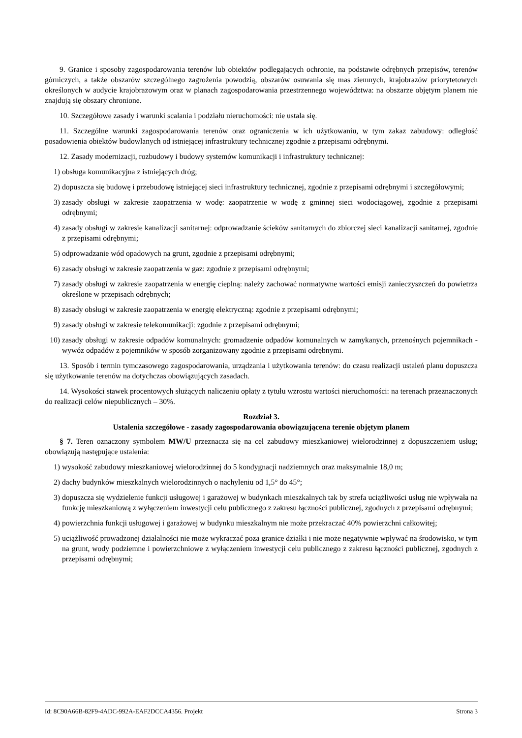9. Granice i sposoby zagospodarowania terenów lub obiektów podlegających ochronie, na podstawie odrębnych przepisów, terenów górniczych, a także obszarów szczególnego zagrożenia powodzią, obszarów osuwania się mas ziemnych, krajobrazów priorytetowych określonych w audycie krajobrazowym oraz w planach zagospodarowania przestrzennego województwa: na obszarze objętym planem nie znajdują się obszary chronione.
10. Szczegółowe zasady i warunki scalania i podziału nieruchomości: nie ustala się.
11. Szczególne warunki zagospodarowania terenów oraz ograniczenia w ich użytkowaniu, w tym zakaz zabudowy: odległość posadowienia obiektów budowlanych od istniejącej infrastruktury technicznej zgodnie z przepisami odrębnymi.
12. Zasady modernizacji, rozbudowy i budowy systemów komunikacji i infrastruktury technicznej:
1) obsługa komunikacyjna z istniejących dróg;
2) dopuszcza się budowę i przebudowę istniejącej sieci infrastruktury technicznej, zgodnie z przepisami odrębnymi i szczegółowymi;
3) zasady obsługi w zakresie zaopatrzenia w wodę: zaopatrzenie w wodę z gminnej sieci wodociągowej, zgodnie z przepisami odrębnymi;
4) zasady obsługi w zakresie kanalizacji sanitarnej: odprowadzanie ścieków sanitarnych do zbiorczej sieci kanalizacji sanitarnej, zgodnie z przepisami odrębnymi;
5) odprowadzanie wód opadowych na grunt, zgodnie z przepisami odrębnymi;
6) zasady obsługi w zakresie zaopatrzenia w gaz: zgodnie z przepisami odrębnymi;
7) zasady obsługi w zakresie zaopatrzenia w energię cieplną: należy zachować normatywne wartości emisji zanieczyszczeń do powietrza określone w przepisach odrębnych;
8) zasady obsługi w zakresie zaopatrzenia w energię elektryczną: zgodnie z przepisami odrębnymi;
9) zasady obsługi w zakresie telekomunikacji: zgodnie z przepisami odrębnymi;
10) zasady obsługi w zakresie odpadów komunalnych: gromadzenie odpadów komunalnych w zamykanych, przenośnych pojemnikach - wywóz odpadów z pojemników w sposób zorganizowany zgodnie z przepisami odrębnymi.
13. Sposób i termin tymczasowego zagospodarowania, urządzania i użytkowania terenów: do czasu realizacji ustaleń planu dopuszcza się użytkowanie terenów na dotychczas obowiązujących zasadach.
14. Wysokości stawek procentowych służących naliczeniu opłaty z tytułu wzrostu wartości nieruchomości: na terenach przeznaczonych do realizacji celów niepublicznych – 30%.
Rozdział 3.
Ustalenia szczegółowe - zasady zagospodarowania obowiązującena terenie objętym planem
§ 7. Teren oznaczony symbolem MW/U przeznacza się na cel zabudowy mieszkaniowej wielorodzinnej z dopuszczeniem usług; obowiązują następujące ustalenia:
1) wysokość zabudowy mieszkaniowej wielorodzinnej do 5 kondygnacji nadziemnych oraz maksymalnie 18,0 m;
2) dachy budynków mieszkalnych wielorodzinnych o nachyleniu od 1,5° do 45°;
3) dopuszcza się wydzielenie funkcji usługowej i garażowej w budynkach mieszkalnych tak by strefa uciążliwości usług nie wpływała na funkcję mieszkaniową z wyłączeniem inwestycji celu publicznego z zakresu łączności publicznej, zgodnych z przepisami odrębnymi;
4) powierzchnia funkcji usługowej i garażowej w budynku mieszkalnym nie może przekraczać 40% powierzchni całkowitej;
5) uciążliwość prowadzonej działalności nie może wykraczać poza granice działki i nie może negatywnie wpływać na środowisko, w tym na grunt, wody podziemne i powierzchniowe z wyłączeniem inwestycji celu publicznego z zakresu łączności publicznej, zgodnych z przepisami odrębnymi;
Id: 8C90A66B-82F9-4ADC-992A-EAF2DCCA4356. Projekt Strona 3